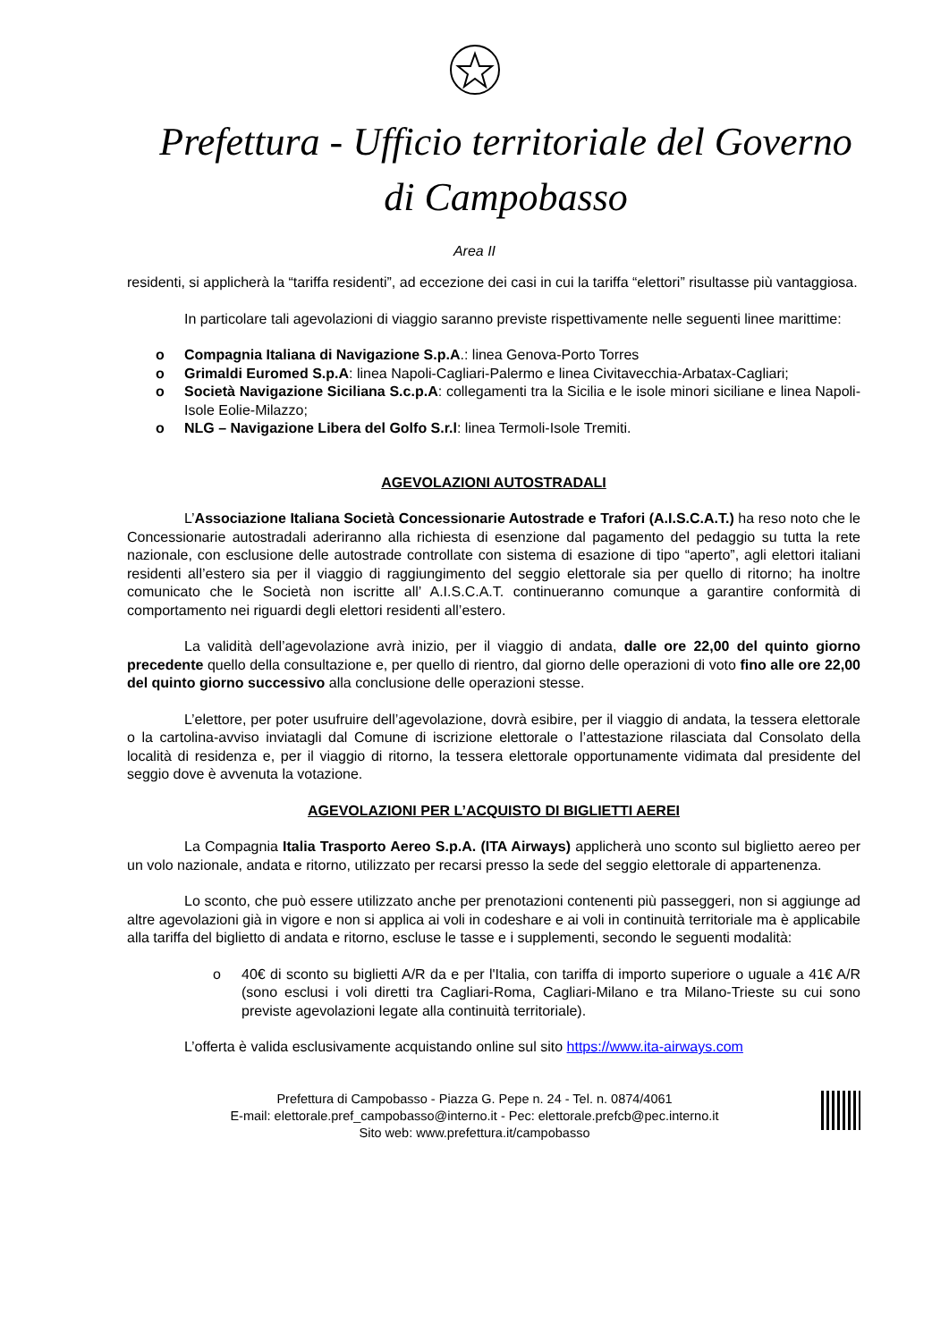Prefettura - Ufficio territoriale del Governo
di Campobasso
Area II
residenti, si applicherà la “tariffa residenti”, ad eccezione dei casi in cui la tariffa “elettori” risultasse più vantaggiosa.
In particolare tali agevolazioni di viaggio saranno previste rispettivamente nelle seguenti linee marittime:
o Compagnia Italiana di Navigazione S.p.A.: linea Genova-Porto Torres
o Grimaldi Euromed S.p.A: linea Napoli-Cagliari-Palermo e linea Civitavecchia-Arbatax-Cagliari;
o Società Navigazione Siciliana S.c.p.A: collegamenti tra la Sicilia e le isole minori siciliane e linea Napoli-Isole Eolie-Milazzo;
o NLG – Navigazione Libera del Golfo S.r.l: linea Termoli-Isole Tremiti.
AGEVOLAZIONI AUTOSTRADALI
L’Associazione Italiana Società Concessionarie Autostrade e Trafori (A.I.S.C.A.T.) ha reso noto che le Concessionarie autostradali aderiranno alla richiesta di esenzione dal pagamento del pedaggio su tutta la rete nazionale, con esclusione delle autostrade controllate con sistema di esazione di tipo “aperto”, agli elettori italiani residenti all’estero sia per il viaggio di raggiungimento del seggio elettorale sia per quello di ritorno; ha inoltre comunicato che le Società non iscritte all’ A.I.S.C.A.T. continueranno comunque a garantire conformità di comportamento nei riguardi degli elettori residenti all’estero.
La validità dell’agevolazione avrà inizio, per il viaggio di andata, dalle ore 22,00 del quinto giorno precedente quello della consultazione e, per quello di rientro, dal giorno delle operazioni di voto fino alle ore 22,00 del quinto giorno successivo alla conclusione delle operazioni stesse.
L’elettore, per poter usufruire dell’agevolazione, dovrà esibire, per il viaggio di andata, la tessera elettorale o la cartolina-avviso inviatagli dal Comune di iscrizione elettorale o l’attestazione rilasciata dal Consolato della località di residenza e, per il viaggio di ritorno, la tessera elettorale opportunamente vidimata dal presidente del seggio dove è avvenuta la votazione.
AGEVOLAZIONI PER L’ACQUISTO DI BIGLIETTI AEREI
La Compagnia Italia Trasporto Aereo S.p.A. (ITA Airways) applicherà uno sconto sul biglietto aereo per un volo nazionale, andata e ritorno, utilizzato per recarsi presso la sede del seggio elettorale di appartenenza.
Lo sconto, che può essere utilizzato anche per prenotazioni contenenti più passeggeri, non si aggiunge ad altre agevolazioni già in vigore e non si applica ai voli in codeshare e ai voli in continuità territoriale ma è applicabile alla tariffa del biglietto di andata e ritorno, escluse le tasse e i supplementi, secondo le seguenti modalità:
o 40€ di sconto su biglietti A/R da e per l'Italia, con tariffa di importo superiore o uguale a 41€ A/R (sono esclusi i voli diretti tra Cagliari-Roma, Cagliari-Milano e tra Milano-Trieste su cui sono previste agevolazioni legate alla continuità territoriale).
L’offerta è valida esclusivamente acquistando online sul sito https://www.ita-airways.com
Prefettura di Campobasso - Piazza G. Pepe n. 24 - Tel. n. 0874/4061
E-mail: elettorale.pref_campobasso@interno.it - Pec: elettorale.prefcb@pec.interno.it
Sito web: www.prefettura.it/campobasso